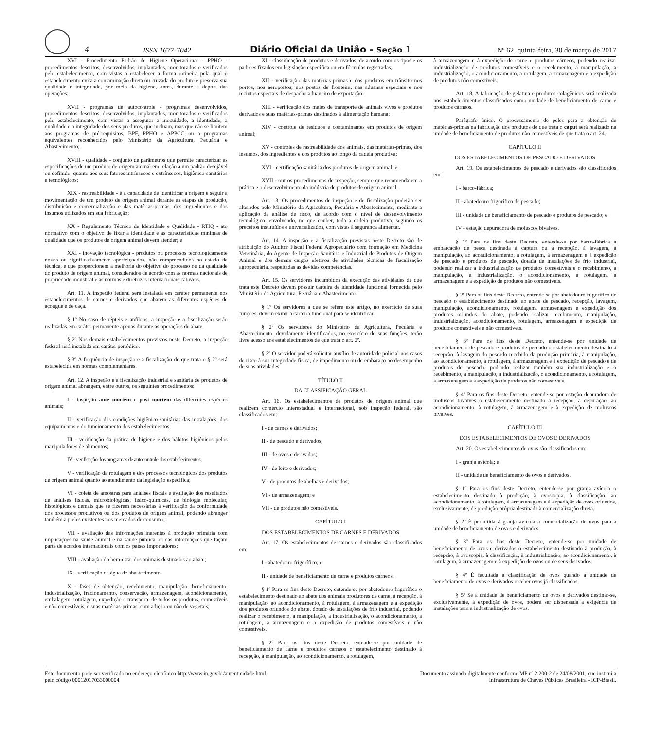4 ISSN 1677-7042 Diário Oficial da União - Seção 1 Nº 62, quinta-feira, 30 de março de 2017
XVI - Procedimento Padrão de Higiene Operacional - PPHO - procedimentos descritos, desenvolvidos, implantados, monitorados e verificados pelo estabelecimento, com vistas a estabelecer a forma rotineira pela qual o estabelecimento evita a contaminação direta ou cruzada do produto e preserva sua qualidade e integridade, por meio da higiene, antes, durante e depois das operações;
XVII - programas de autocontrole - programas desenvolvidos, procedimentos descritos, desenvolvidos, implantados, monitorados e verificados pelo estabelecimento, com vistas a assegurar a inocuidade, a identidade, a qualidade e a integridade dos seus produtos, que incluam, mas que não se limitem aos programas de pré-requisitos, BPF, PPHO e APPCC ou a programas equivalentes reconhecidos pelo Ministério da Agricultura, Pecuária e Abastecimento;
XVIII - qualidade - conjunto de parâmetros que permite caracterizar as especificações de um produto de origem animal em relação a um padrão desejável ou definido, quanto aos seus fatores intrínsecos e extrínsecos, higiênico-sanitários e tecnológicos;
XIX - rastreabilidade - é a capacidade de identificar a origem e seguir a movimentação de um produto de origem animal durante as etapas de produção, distribuição e comercialização e das matérias-primas, dos ingredientes e dos insumos utilizados em sua fabricação;
XX - Regulamento Técnico de Identidade e Qualidade - RTIQ - ato normativo com o objetivo de fixar a identidade e as características mínimas de qualidade que os produtos de origem animal devem atender; e
XXI - inovação tecnológica - produtos ou processos tecnologicamente novos ou significativamente aperfeiçoados, não compreendidos no estado da técnica, e que proporcionem a melhoria do objetivo do processo ou da qualidade do produto de origem animal, considerados de acordo com as normas nacionais de propriedade industrial e as normas e diretrizes internacionais cabíveis.
Art. 11. A inspeção federal será instalada em caráter permanente nos estabelecimentos de carnes e derivados que abatem as diferentes espécies de açougue e de caça.
§ 1º No caso de répteis e anfíbios, a inspeção e a fiscalização serão realizadas em caráter permanente apenas durante as operações de abate.
§ 2º Nos demais estabelecimentos previstos neste Decreto, a inspeção federal será instalada em caráter periódico.
§ 3º A frequência de inspeção e a fiscalização de que trata o § 2º será estabelecida em normas complementares.
Art. 12. A inspeção e a fiscalização industrial e sanitária de produtos de origem animal abrangem, entre outros, os seguintes procedimentos:
I - inspeção ante mortem e post mortem das diferentes espécies animais;
II - verificação das condições higiênico-sanitárias das instalações, dos equipamentos e do funcionamento dos estabelecimentos;
III - verificação da prática de higiene e dos hábitos higiênicos pelos manipuladores de alimentos;
IV - verificação dos programas de autocontrole dos estabelecimentos;
V - verificação da rotulagem e dos processos tecnológicos dos produtos de origem animal quanto ao atendimento da legislação específica;
VI - coleta de amostras para análises fiscais e avaliação dos resultados de análises físicas, microbiológicas, físico-químicas, de biologia molecular, histológicas e demais que se fizerem necessárias à verificação da conformidade dos processos produtivos ou dos produtos de origem animal, podendo abranger também aqueles existentes nos mercados de consumo;
VII - avaliação das informações inerentes à produção primária com implicações na saúde animal e na saúde pública ou das informações que façam parte de acordos internacionais com os países importadores;
VIII - avaliação do bem-estar dos animais destinados ao abate;
IX - verificação da água de abastecimento;
X - fases de obtenção, recebimento, manipulação, beneficiamento, industrialização, fracionamento, conservação, armazenagem, acondicionamento, embalagem, rotulagem, expedição e transporte de todos os produtos, comestíveis e não comestíveis, e suas matérias-primas, com adição ou não de vegetais;
XI - classificação de produtos e derivados, de acordo com os tipos e os padrões fixados em legislação específica ou em fórmulas registradas;
XII - verificação das matérias-primas e dos produtos em trânsito nos portos, nos aeroportos, nos postos de fronteira, nas aduanas especiais e nos recintos especiais de despacho aduaneiro de exportação;
XIII - verificação dos meios de transporte de animais vivos e produtos derivados e suas matérias-primas destinados à alimentação humana;
XIV - controle de resíduos e contaminantes em produtos de origem animal;
XV - controles de rastreabilidade dos animais, das matérias-primas, dos insumos, dos ingredientes e dos produtos ao longo da cadeia produtiva;
XVI - certificação sanitária dos produtos de origem animal; e
XVII - outros procedimentos de inspeção, sempre que recomendarem a prática e o desenvolvimento da indústria de produtos de origem animal.
Art. 13. Os procedimentos de inspeção e de fiscalização poderão ser alterados pelo Ministério da Agricultura, Pecuária e Abastecimento, mediante a aplicação da análise de risco, de acordo com o nível de desenvolvimento tecnológico, envolvendo, no que couber, toda a cadeia produtiva, segundo os preceitos instituídos e universalizados, com vistas à segurança alimentar.
Art. 14. A inspeção e a fiscalização previstas neste Decreto são de atribuição do Auditor Fiscal Federal Agropecuário com formação em Medicina Veterinária, do Agente de Inspeção Sanitária e Industrial de Produtos de Origem Animal e dos demais cargos efetivos de atividades técnicas de fiscalização agropecuária, respeitadas as devidas competências.
Art. 15. Os servidores incumbidos da execução das atividades de que trata este Decreto devem possuir carteira de identidade funcional fornecida pelo Ministério da Agricultura, Pecuária e Abastecimento.
§ 1º Os servidores a que se refere este artigo, no exercício de suas funções, devem exibir a carteira funcional para se identificar.
§ 2º Os servidores do Ministério da Agricultura, Pecuária e Abastecimento, devidamente identificados, no exercício de suas funções, terão livre acesso aos estabelecimentos de que trata o art. 2º.
§ 3º O servidor poderá solicitar auxílio de autoridade policial nos casos de risco à sua integridade física, de impedimento ou de embaraço ao desempenho de suas atividades.
TÍTULO II
DA CLASSIFICAÇÃO GERAL
Art. 16. Os estabelecimentos de produtos de origem animal que realizem comércio interestadual e internacional, sob inspeção federal, são classificados em:
I - de carnes e derivados;
II - de pescado e derivados;
III - de ovos e derivados;
IV - de leite e derivados;
V - de produtos de abelhas e derivados;
VI - de armazenagem; e
VII - de produtos não comestíveis.
CAPÍTULO I
DOS ESTABELECIMENTOS DE CARNES E DERIVADOS
Art. 17. Os estabelecimentos de carnes e derivados são classificados em:
I - abatedouro frigorífico; e
II - unidade de beneficiamento de carne e produtos cárneos.
§ 1º Para os fins deste Decreto, entende-se por abatedouro frigorífico o estabelecimento destinado ao abate dos animais produtores de carne, à recepção, à manipulação, ao acondicionamento, à rotulagem, à armazenagem e à expedição dos produtos oriundos do abate, dotado de instalações de frio industrial, podendo realizar o recebimento, a manipulação, a industrialização, o acondicionamento, a rotulagem, a armazenagem e a expedição de produtos comestíveis e não comestíveis.
§ 2º Para os fins deste Decreto, entende-se por unidade de beneficiamento de carne e produtos cárneos o estabelecimento destinado à recepção, à manipulação, ao acondicionamento, à rotulagem,
à armazenagem e à expedição de carne e produtos cárneos, podendo realizar industrialização de produtos comestíveis e o recebimento, a manipulação, a industrialização, o acondicionamento, a rotulagem, a armazenagem e a expedição de produtos não comestíveis.
Art. 18. A fabricação de gelatina e produtos colagênicos será realizada nos estabelecimentos classificados como unidade de beneficiamento de carne e produtos cárneos.
Parágrafo único. O processamento de peles para a obtenção de matérias-primas na fabricação dos produtos de que trata o caput será realizado na unidade de beneficiamento de produtos não comestíveis de que trata o art. 24.
CAPÍTULO II
DOS ESTABELECIMENTOS DE PESCADO E DERIVADOS
Art. 19. Os estabelecimentos de pescado e derivados são classificados em:
I - barco-fábrica;
II - abatedouro frigorífico de pescado;
III - unidade de beneficiamento de pescado e produtos de pescado; e
IV - estação depuradora de moluscos bivalves.
§ 1º Para os fins deste Decreto, entende-se por barco-fábrica a embarcação de pesca destinada à captura ou à recepção, à lavagem, à manipulação, ao acondicionamento, à rotulagem, à armazenagem e à expedição de pescado e produtos de pescado, dotada de instalações de frio industrial, podendo realizar a industrialização de produtos comestíveis e o recebimento, a manipulação, a industrialização, o acondicionamento, a rotulagem, a armazenagem e a expedição de produtos não comestíveis.
§ 2º Para os fins deste Decreto, entende-se por abatedouro frigorífico de pescado o estabelecimento destinado ao abate de pescado, recepção, lavagem, manipulação, acondicionamento, rotulagem, armazenagem e expedição dos produtos oriundos do abate, podendo realizar recebimento, manipulação, industrialização, acondicionamento, rotulagem, armazenagem e expedição de produtos comestíveis e não comestíveis.
§ 3º Para os fins deste Decreto, entende-se por unidade de beneficiamento de pescado e produtos de pescado o estabelecimento destinado à recepção, à lavagem do pescado recebido da produção primária, à manipulação, ao acondicionamento, à rotulagem, à armazenagem e à expedição de pescado e de produtos de pescado, podendo realizar também sua industrialização e o recebimento, a manipulação, a industrialização, o acondicionamento, a rotulagem, a armazenagem e a expedição de produtos não comestíveis.
§ 4º Para os fins deste Decreto, entende-se por estação depuradora de moluscos bivalves o estabelecimento destinado à recepção, à depuração, ao acondicionamento, à rotulagem, à armazenagem e à expedição de moluscos bivalves.
CAPÍTULO III
DOS ESTABELECIMENTOS DE OVOS E DERIVADOS
Art. 20. Os estabelecimentos de ovos são classificados em:
I - granja avícola; e
II - unidade de beneficiamento de ovos e derivados.
§ 1º Para os fins deste Decreto, entende-se por granja avícola o estabelecimento destinado à produção, à ovoscopia, à classificação, ao acondicionamento, à rotulagem, à armazenagem e à expedição de ovos oriundos, exclusivamente, de produção própria destinada à comercialização direta.
§ 2º É permitida à granja avícola a comercialização de ovos para a unidade de beneficiamento de ovos e derivados.
§ 3º Para os fins deste Decreto, entende-se por unidade de beneficiamento de ovos e derivados o estabelecimento destinado à produção, à recepção, à ovoscopia, à classificação, à industrialização, ao acondicionamento, à rotulagem, à armazenagem e à expedição de ovos ou de seus derivados.
§ 4º É facultada a classificação de ovos quando a unidade de beneficiamento de ovos e derivados receber ovos já classificados.
§ 5º Se a unidade de beneficiamento de ovos e derivados destinar-se, exclusivamente, à expedição de ovos, poderá ser dispensada a exigência de instalações para a industrialização de ovos.
Este documento pode ser verificado no endereço eletrônico http://www.in.gov.br/autenticidade.html,
pelo código 00012017033000004
Documento assinado digitalmente conforme MP nº 2.200-2 de 24/08/2001, que institui a
Infraestrutura de Chaves Públicas Brasileira - ICP-Brasil.